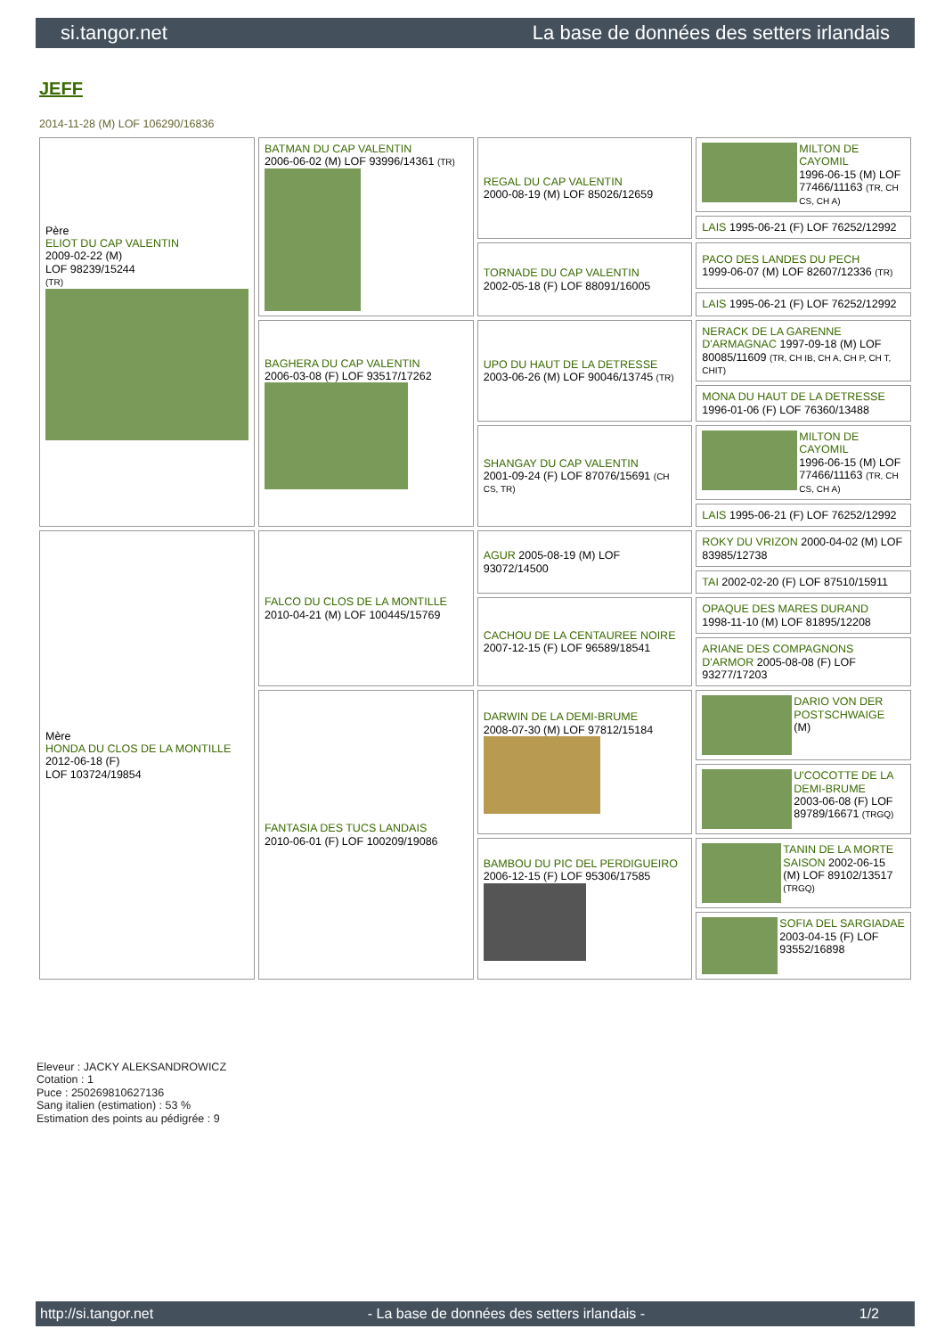si.tangor.net La base de données des setters irlandais
JEFF
2014-11-28 (M) LOF 106290/16836
| Père ELIOT DU CAP VALENTIN 2009-02-22 (M) LOF 98239/15244 (TR) | BATMAN DU CAP VALENTIN 2006-06-02 (M) LOF 93996/14361 (TR) | REGAL DU CAP VALENTIN 2000-08-19 (M) LOF 85026/12659 | MILTON DE CAYOMIL 1996-06-15 (M) LOF 77466/11163 (TR, CH CS, CH A) |
| | | | LAIS 1995-06-21 (F) LOF 76252/12992 |
| | | TORNADE DU CAP VALENTIN 2002-05-18 (F) LOF 88091/16005 | PACO DES LANDES DU PECH 1999-06-07 (M) LOF 82607/12336 (TR) |
| | | | LAIS 1995-06-21 (F) LOF 76252/12992 |
| | BAGHERA DU CAP VALENTIN 2006-03-08 (F) LOF 93517/17262 | UPO DU HAUT DE LA DETRESSE 2003-06-26 (M) LOF 90046/13745 (TR) | NERACK DE LA GARENNE D'ARMAGNAC 1997-09-18 (M) LOF 80085/11609 (TR, CH IB, CH A, CH P, CH T, CHIT) |
| | | | MONA DU HAUT DE LA DETRESSE 1996-01-06 (F) LOF 76360/13488 |
| | | SHANGAY DU CAP VALENTIN 2001-09-24 (F) LOF 87076/15691 (CH CS, TR) | MILTON DE CAYOMIL 1996-06-15 (M) LOF 77466/11163 (TR, CH CS, CH A) |
| | | | LAIS 1995-06-21 (F) LOF 76252/12992 |
| Mère HONDA DU CLOS DE LA MONTILLE 2012-06-18 (F) LOF 103724/19854 | FALCO DU CLOS DE LA MONTILLE 2010-04-21 (M) LOF 100445/15769 | AGUR 2005-08-19 (M) LOF 93072/14500 | ROKY DU VRIZON 2000-04-02 (M) LOF 83985/12738 |
| | | | TAI 2002-02-20 (F) LOF 87510/15911 |
| | | CACHOU DE LA CENTAUREE NOIRE 2007-12-15 (F) LOF 96589/18541 | OPAQUE DES MARES DURAND 1998-11-10 (M) LOF 81895/12208 |
| | | | ARIANE DES COMPAGNONS D'ARMOR 2005-08-08 (F) LOF 93277/17203 |
| | FANTASIA DES TUCS LANDAIS 2010-06-01 (F) LOF 100209/19086 | DARWIN DE LA DEMI-BRUME 2008-07-30 (M) LOF 97812/15184 | DARIO VON DER POSTSCHWAIGE (M) |
| | | | U'COCOTTE DE LA DEMI-BRUME 2003-06-08 (F) LOF 89789/16671 (TRGQ) |
| | | BAMBOU DU PIC DEL PERDIGUEIRO 2006-12-15 (F) LOF 95306/17585 | TANIN DE LA MORTE SAISON 2002-06-15 (M) LOF 89102/13517 (TRGQ) |
| | | | SOFIA DEL SARGIADAE 2003-04-15 (F) LOF 93552/16898 |
Eleveur : JACKY ALEKSANDROWICZ
Cotation : 1
Puce : 250269810627136
Sang italien (estimation) : 53 %
Estimation des points au pédigrée : 9
http://si.tangor.net - La base de données des setters irlandais - 1/2